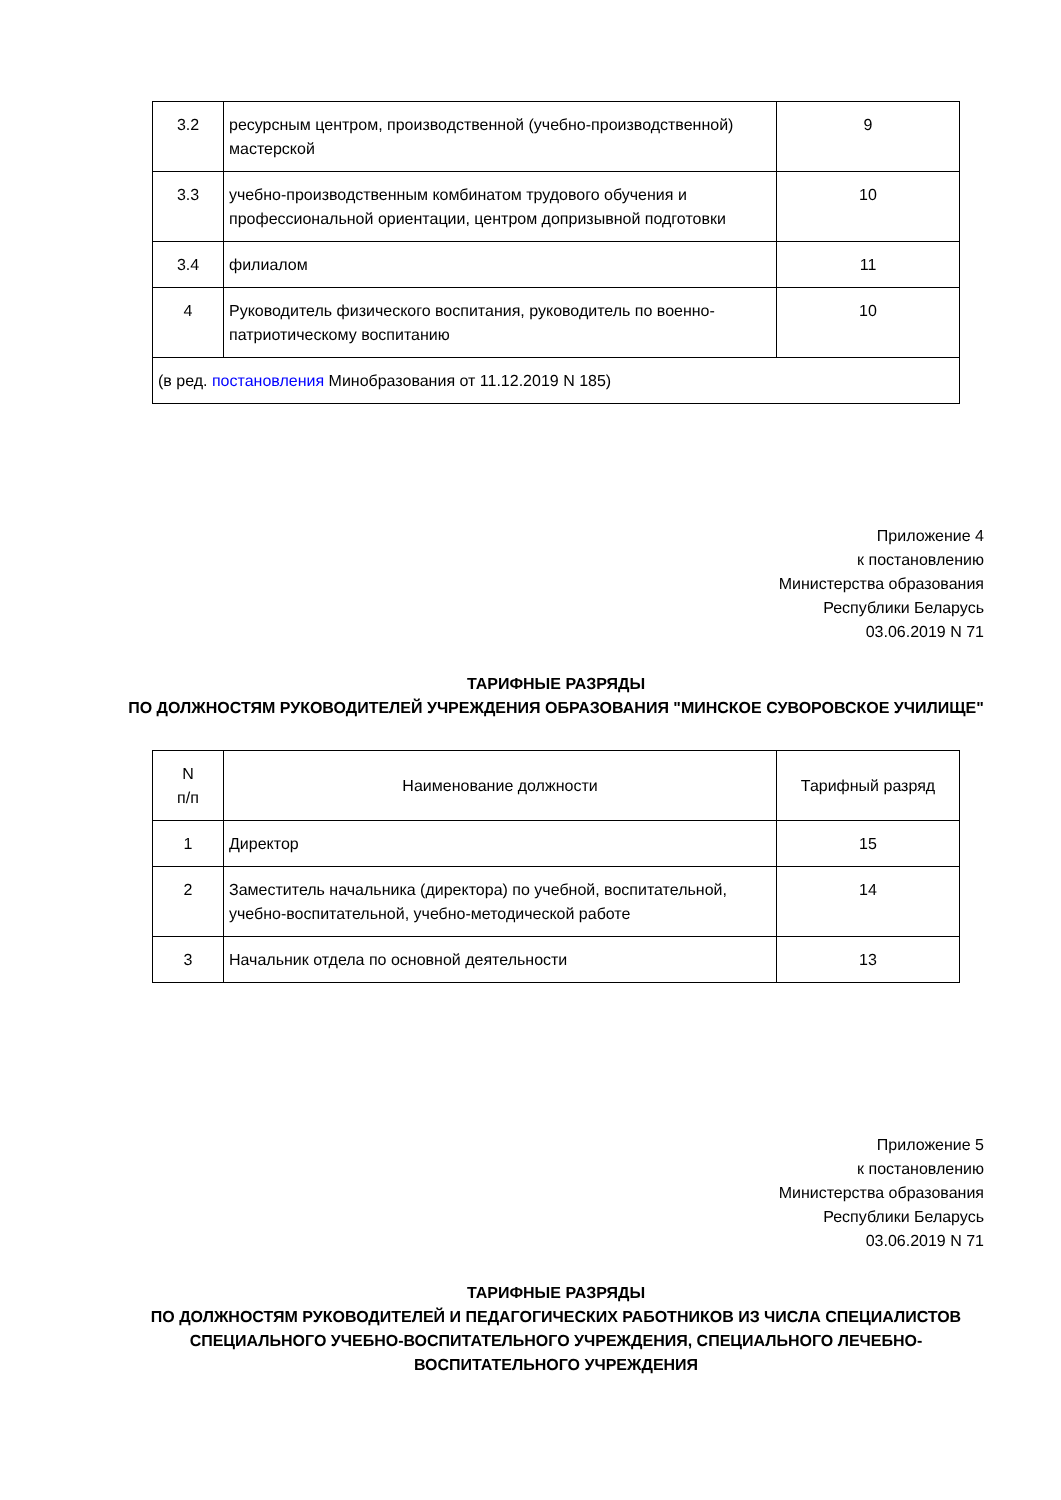| 3.2 | ресурсным центром, производственной (учебно-производственной) мастерской | 9 |
| 3.3 | учебно-производственным комбинатом трудового обучения и профессиональной ориентации, центром допризывной подготовки | 10 |
| 3.4 | филиалом | 11 |
| 4 | Руководитель физического воспитания, руководитель по военно-патриотическому воспитанию | 10 |
| (в ред. постановления Минобразования от 11.12.2019 N 185) | | |
Приложение 4
к постановлению
Министерства образования
Республики Беларусь
03.06.2019 N 71
ТАРИФНЫЕ РАЗРЯДЫ
ПО ДОЛЖНОСТЯМ РУКОВОДИТЕЛЕЙ УЧРЕЖДЕНИЯ ОБРАЗОВАНИЯ "МИНСКОЕ СУВОРОВСКОЕ УЧИЛИЩЕ"
| N п/п | Наименование должности | Тарифный разряд |
| --- | --- | --- |
| 1 | Директор | 15 |
| 2 | Заместитель начальника (директора) по учебной, воспитательной, учебно-воспитательной, учебно-методической работе | 14 |
| 3 | Начальник отдела по основной деятельности | 13 |
Приложение 5
к постановлению
Министерства образования
Республики Беларусь
03.06.2019 N 71
ТАРИФНЫЕ РАЗРЯДЫ
ПО ДОЛЖНОСТЯМ РУКОВОДИТЕЛЕЙ И ПЕДАГОГИЧЕСКИХ РАБОТНИКОВ ИЗ ЧИСЛА СПЕЦИАЛИСТОВ СПЕЦИАЛЬНОГО УЧЕБНО-ВОСПИТАТЕЛЬНОГО УЧРЕЖДЕНИЯ, СПЕЦИАЛЬНОГО ЛЕЧЕБНО-ВОСПИТАТЕЛЬНОГО УЧРЕЖДЕНИЯ